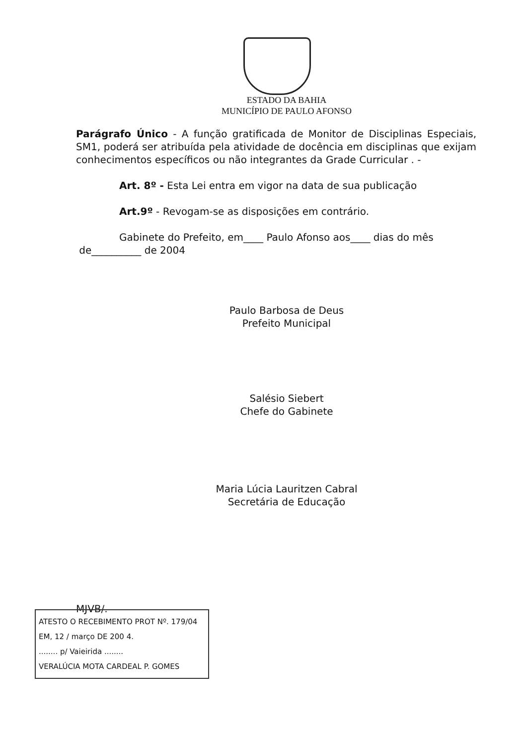ESTADO DA BAHIA
MUNICÍPIO DE PAULO AFONSO
Parágrafo Único - A função gratificada de Monitor de Disciplinas Especiais, SM1, poderá ser atribuída pela atividade de docência em disciplinas que exijam conhecimentos específicos ou não integrantes da Grade Curricular . -
Art. 8º - Esta Lei entra em vigor na data de sua publicação
Art.9º - Revogam-se as disposições em contrário.
Gabinete do Prefeito, em____ Paulo Afonso aos____ dias do mês
de__________ de 2004
Paulo Barbosa de Deus
Prefeito Municipal
Salésio Siebert
Chefe do Gabinete
Maria Lúcia Lauritzen Cabral
Secretária de Educação
MJVB/.
ATESTO O RECEBIMENTO PROT Nº. 179/04
EM, 12 / março DE 200 4.
........ p/ Vaieirida ........
VERALÚCIA MOTA CARDEAL P. GOMES